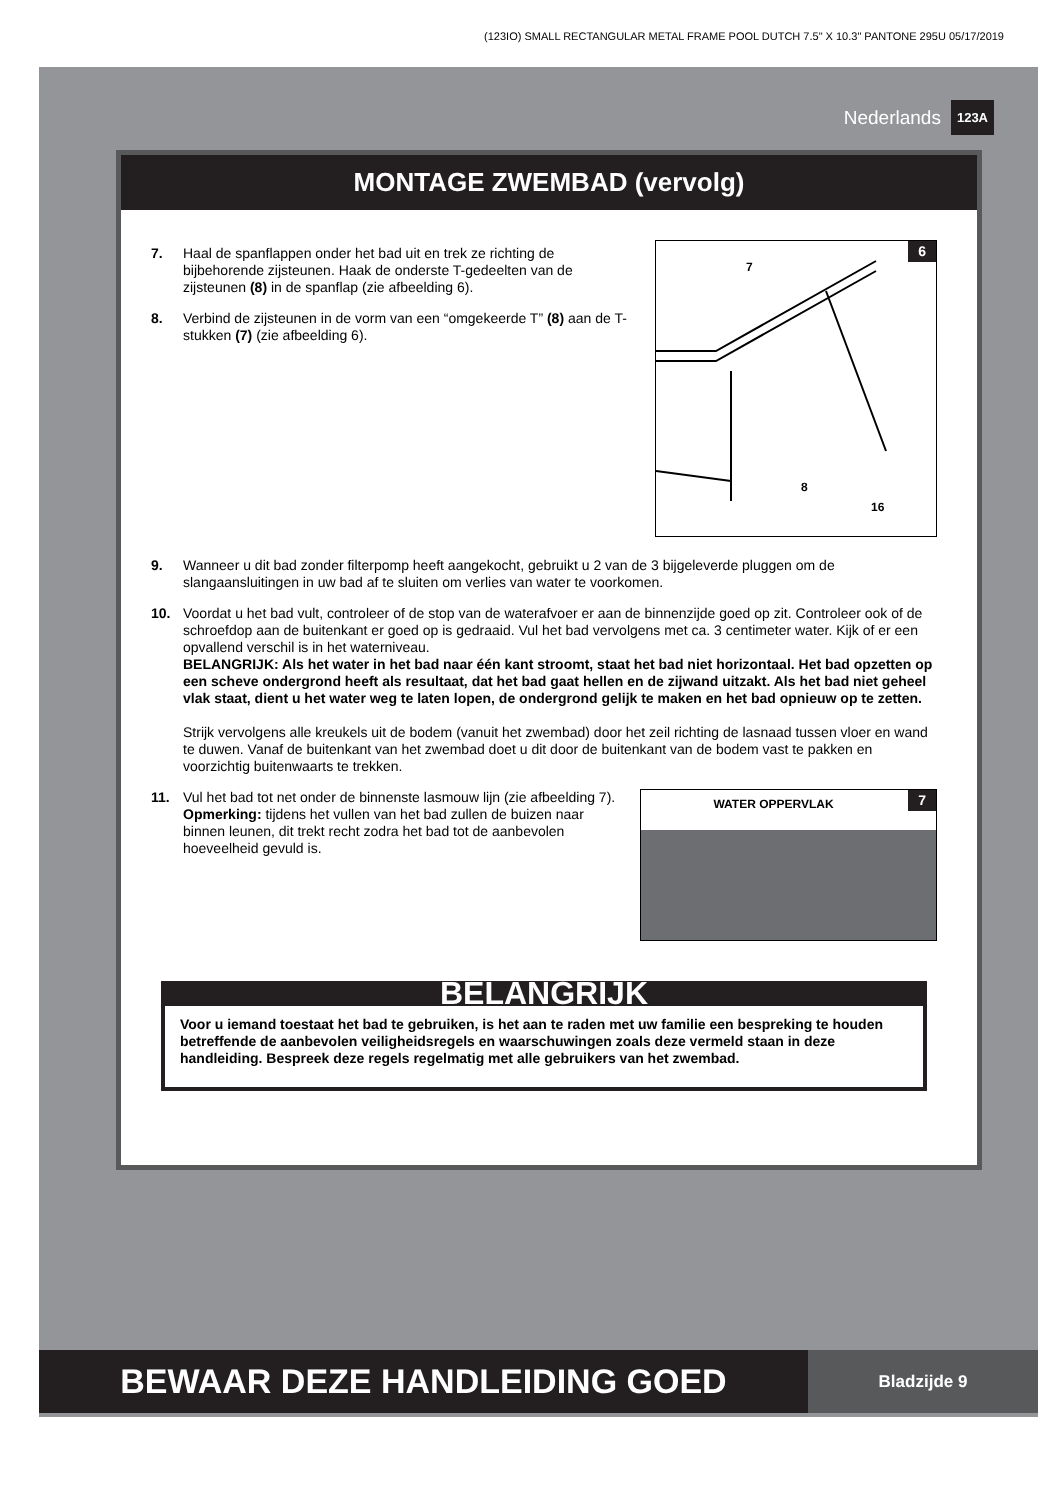(123IO) SMALL RECTANGULAR METAL FRAME POOL DUTCH 7.5" X 10.3" PANTONE 295U 05/17/2019
Nederlands 123A
MONTAGE ZWEMBAD (vervolg)
7. Haal de spanflappen onder het bad uit en trek ze richting de bijbehorende zijsteunen. Haak de onderste T-gedeelten van de zijsteunen (8) in de spanflap (zie afbeelding 6).
8. Verbind de zijsteunen in de vorm van een “omgekeerde T” (8) aan de T-stukken (7) (zie afbeelding 6).
6
7
8
16
9. Wanneer u dit bad zonder filterpomp heeft aangekocht, gebruikt u 2 van de 3 bijgeleverde pluggen om de slangaansluitingen in uw bad af te sluiten om verlies van water te voorkomen.
10. Voordat u het bad vult, controleer of de stop van de waterafvoer er aan de binnenzijde goed op zit. Controleer ook of de schroefdop aan de buitenkant er goed op is gedraaid. Vul het bad vervolgens met ca. 3 centimeter water. Kijk of er een opvallend verschil is in het waterniveau.
BELANGRIJK: Als het water in het bad naar één kant stroomt, staat het bad niet horizontaal. Het bad opzetten op een scheve ondergrond heeft als resultaat, dat het bad gaat hellen en de zijwand uitzakt. Als het bad niet geheel vlak staat, dient u het water weg te laten lopen, de ondergrond gelijk te maken en het bad opnieuw op te zetten.
Strijk vervolgens alle kreukels uit de bodem (vanuit het zwembad) door het zeil richting de lasnaad tussen vloer en wand te duwen. Vanaf de buitenkant van het zwembad doet u dit door de buitenkant van de bodem vast te pakken en voorzichtig buitenwaarts te trekken.
11. Vul het bad tot net onder de binnenste lasmouw lijn (zie afbeelding 7).
Opmerking: tijdens het vullen van het bad zullen de buizen naar binnen leunen, dit trekt recht zodra het bad tot de aanbevolen hoeveelheid gevuld is.
7
WATER OPPERVLAK
BELANGRIJK
Voor u iemand toestaat het bad te gebruiken, is het aan te raden met uw familie een bespreking te houden betreffende de aanbevolen veiligheidsregels en waarschuwingen zoals deze vermeld staan in deze handleiding. Bespreek deze regels regelmatig met alle gebruikers van het zwembad.
BEWAAR DEZE HANDLEIDING GOED
Bladzijde 9